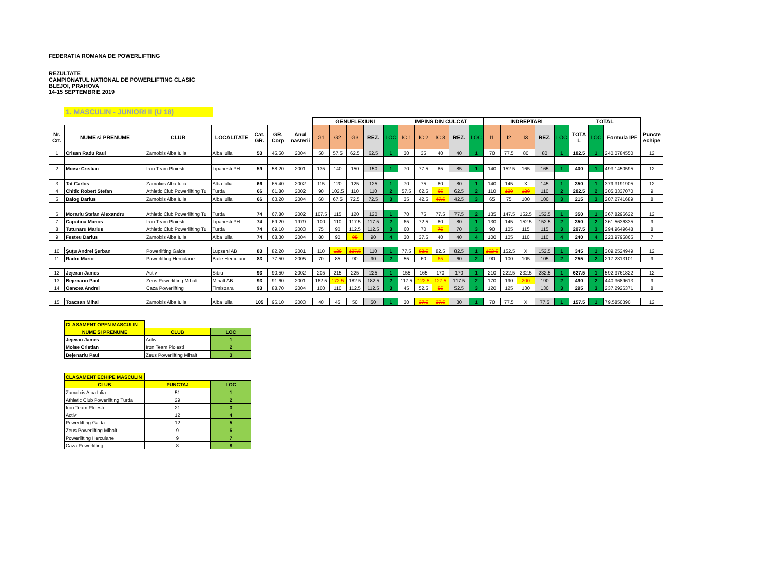FEDERATIA ROMANA DE POWERLIFTING
REZULTATE
CAMPIONATUL NATIONAL DE POWERLIFTING CLASIC
BLEJOI, PRAHOVA
14-15 SEPTEMBRIE 2019
1. MASCULIN - JUNIORI II (U 18)
| | | | | | | | GENUFLEXIUNI | | | | | IMPINS DIN CULCAT | | | | | INDREPTARI | | | | | TOTAL | | | |
| Nr. Crt. | NUME si PRENUME | CLUB | LOCALITATE | Cat. GR. | GR. Corp | Anul nasterii | G1 | G2 | G3 | REZ. | LOC | IC 1 | IC 2 | IC 3 | REZ. | LOC | I1 | I2 | I3 | REZ. | LOC | TOTA L | LOC | Formula IPF | Puncte echipe |
| 1 | Crisan Radu Raul | Zamolxis Alba Iulia | Alba Iulia | 53 | 45.50 | 2004 | 50 | 57.5 | 62.5 | 62.5 | 1 | 30 | 35 | 40 | 40 | 1 | 70 | 77.5 | 80 | 80 | 1 | 182.5 | 1 | 240.0784550 | 12 |
| 2 | Moise Cristian | Iron Team Ploiesti | Lipanesti PH | 59 | 58.20 | 2001 | 135 | 140 | 150 | 150 | 1 | 70 | 77.5 | 85 | 85 | 1 | 140 | 152.5 | 165 | 165 | 1 | 400 | 1 | 493.1450595 | 12 |
| 3 | Tat Carlos | Zamolxis Alba Iulia | Alba Iulia | 66 | 65.40 | 2002 | 115 | 120 | 125 | 125 | 1 | 70 | 75 | 80 | 80 | 1 | 140 | 145 | X | 145 | 1 | 350 | 1 | 379.3191905 | 12 |
| 4 | Chitic Robert Stefan | Athletic Club Powerlifting Tu | Turda | 66 | 61.80 | 2002 | 90 | 102.5 | 110 | 110 | 2 | 57.5 | 62.5 | 65 | 62.5 | 2 | 110 | 120 | 120 | 110 | 2 | 282.5 | 2 | 305.3337070 | 9 |
| 5 | Balog Darius | Zamolxis Alba Iulia | Alba Iulia | 66 | 63.20 | 2004 | 60 | 67.5 | 72.5 | 72.5 | 3 | 35 | 42.5 | 47.5 | 42.5 | 3 | 65 | 75 | 100 | 100 | 3 | 215 | 3 | 207.2741689 | 8 |
| 6 | Morariu Stefan Alexandru | Athletic Club Powerlifting Tu | Turda | 74 | 67.80 | 2002 | 107.5 | 115 | 120 | 120 | 1 | 70 | 75 | 77.5 | 77.5 | 2 | 135 | 147.5 | 152.5 | 152.5 | 1 | 350 | 1 | 367.8296622 | 12 |
| 7 | Capatina Marios | Iron Team Ploiesti | Lipanesti PH | 74 | 69.20 | 1979 | 100 | 110 | 117.5 | 117.5 | 2 | 65 | 72.5 | 80 | 80 | 1 | 130 | 145 | 152.5 | 152.5 | 2 | 350 | 2 | 361.5636335 | 9 |
| 8 | Tutunaru Marius | Athletic Club Powerlifting Tu | Turda | 74 | 69.10 | 2003 | 75 | 90 | 112.5 | 112.5 | 3 | 60 | 70 | 75 | 70 | 3 | 90 | 105 | 115 | 115 | 3 | 297.5 | 3 | 294.9649648 | 8 |
| 9 | Festeu Darius | Zamolxis Alba Iulia | Alba Iulia | 74 | 68.30 | 2004 | 80 | 90 | 95 | 90 | 4 | 30 | 37.5 | 40 | 40 | 4 | 100 | 105 | 110 | 110 | 4 | 240 | 4 | 223.9795865 | 7 |
| 10 | Şuţu Andrei Şerban | Powerlifting Galda | Lupseni AB | 83 | 82.20 | 2001 | 110 | 120 | 127.5 | 110 | 1 | 77.5 | 82.5 | 82.5 | 82.5 | 1 | 152.5 | 152.5 | X | 152.5 | 1 | 345 | 1 | 309.2524949 | 12 |
| 11 | Radoi Mario | Powerlifting Herculane | Baile Herculane | 83 | 77.50 | 2005 | 70 | 85 | 90 | 90 | 2 | 55 | 60 | 65 | 60 | 2 | 90 | 100 | 105 | 105 | 2 | 255 | 2 | 217.2313101 | 9 |
| 12 | Jejeran James | Activ | Sibiu | 93 | 90.50 | 2002 | 205 | 215 | 225 | 225 | 1 | 155 | 165 | 170 | 170 | 1 | 210 | 222.5 | 232.5 | 232.5 | 1 | 627.5 | 1 | 592.3761822 | 12 |
| 13 | Bejenariu Paul | Zeus Powerlifting Mihalt | Mihalt AB | 93 | 91.60 | 2001 | 162.5 | 172.5 | 182.5 | 182.5 | 2 | 117.5 | 122.5 | 127.5 | 117.5 | 2 | 170 | 190 | 200 | 190 | 2 | 490 | 2 | 440.3689613 | 9 |
| 14 | Oancea Andrei | Caza Powerlifting | Timisoara | 93 | 88.70 | 2004 | 100 | 110 | 112.5 | 112.5 | 3 | 45 | 52.5 | 55 | 52.5 | 3 | 120 | 125 | 130 | 130 | 3 | 295 | 3 | 237.2926371 | 8 |
| 15 | Toacsan Mihai | Zamolxis Alba Iulia | Alba Iulia | 105 | 96.10 | 2003 | 40 | 45 | 50 | 50 | 1 | 30 | 37.5 | 37.5 | 30 | 1 | 70 | 77.5 | X | 77.5 | 1 | 157.5 | 1 | 79.5850390 | 12 |
| CLASAMENT OPEN MASCULIN | | |
| NUME SI PRENUME | CLUB | LOC |
| Jejeran James | Activ | 1 |
| Moise Cristian | Iron Team Ploiesti | 2 |
| Bejenariu Paul | Zeus Powerlifting Mihalt | 3 |
| CLASAMENT ECHIPE MASCULIN | | |
| CLUB | PUNCTAJ | LOC |
| Zamolxis Alba Iulia | 51 | 1 |
| Athletic Club Powerlifting Turda | 29 | 2 |
| Iron Team Ploiesti | 21 | 3 |
| Activ | 12 | 4 |
| Powerlifting Galda | 12 | 5 |
| Zeus Powerlifting Mihalt | 9 | 6 |
| Powerlifting Herculane | 9 | 7 |
| Caza Powerlifting | 8 | 8 |